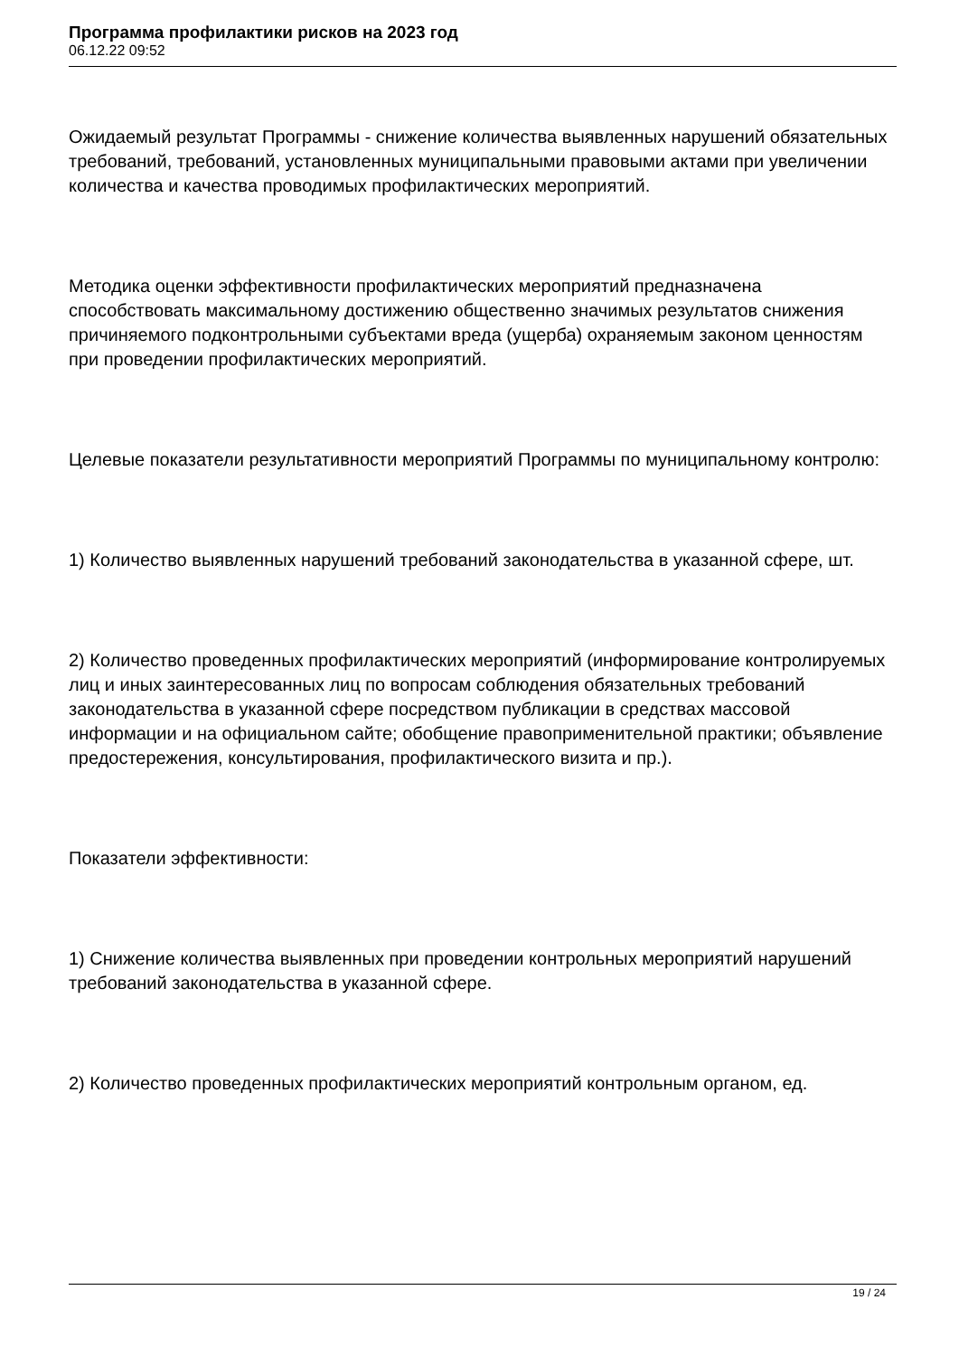Программа профилактики рисков на 2023 год
06.12.22 09:52
Ожидаемый результат Программы - снижение количества выявленных нарушений обязательных требований, требований, установленных муниципальными правовыми актами при увеличении количества и качества проводимых профилактических мероприятий.
Методика оценки эффективности профилактических мероприятий предназначена способствовать максимальному достижению общественно значимых результатов снижения причиняемого подконтрольными субъектами вреда (ущерба) охраняемым законом ценностям при проведении профилактических мероприятий.
Целевые показатели результативности мероприятий Программы по муниципальному контролю:
1) Количество выявленных нарушений требований законодательства в указанной сфере, шт.
2) Количество проведенных профилактических мероприятий (информирование контролируемых лиц и иных заинтересованных лиц по вопросам соблюдения обязательных требований законодательства в указанной сфере посредством публикации в средствах массовой информации и на официальном сайте; обобщение правоприменительной практики; объявление предостережения, консультирования, профилактического визита и пр.).
Показатели эффективности:
1) Снижение количества выявленных при проведении контрольных мероприятий нарушений требований законодательства в указанной сфере.
2) Количество проведенных профилактических мероприятий контрольным органом, ед.
19 / 24